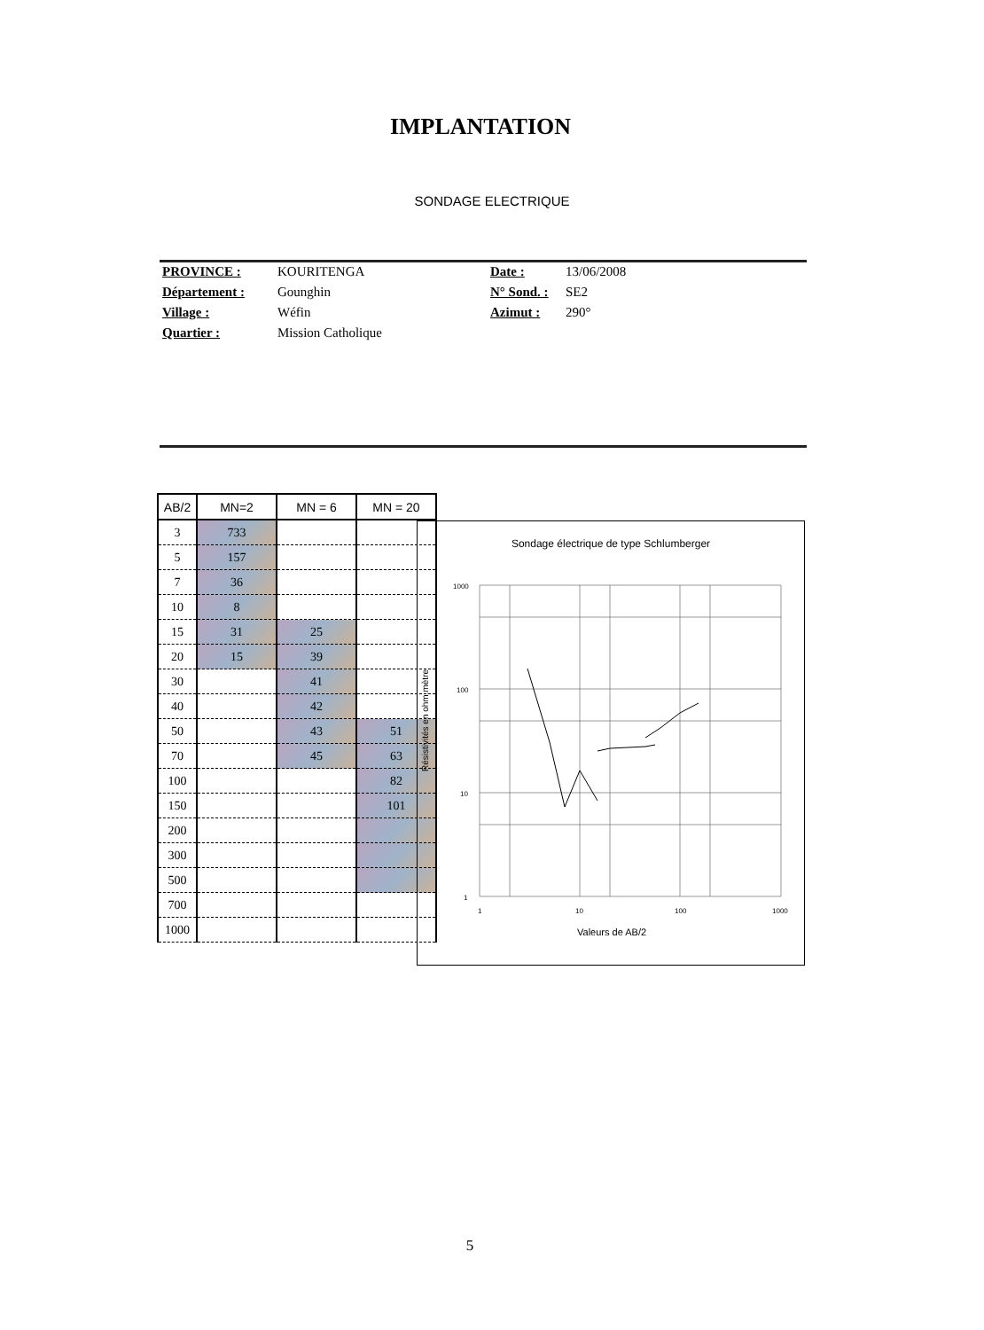IMPLANTATION
SONDAGE ELECTRIQUE
PROVINCE : KOURITENGA Date : 13/06/2008 Département : Gounghin N° Sond. : SE2 Village : Wéfin Azimut : 290° Quartier : Mission Catholique
| AB/2 | MN=2 | MN = 6 | MN = 20 |
| --- | --- | --- | --- |
| 3 | 733 | | |
| 5 | 157 | | |
| 7 | 36 | | |
| 10 | 8 | | |
| 15 | 31 | 25 | |
| 20 | 15 | 39 | |
| 30 | | 41 | |
| 40 | | 42 | |
| 50 | | 43 | 51 |
| 70 | | 45 | 63 |
| 100 | | | 82 |
| 150 | | | 101 |
| 200 | | | |
| 300 | | | |
| 500 | | | |
| 700 | | | |
| 1000 | | | |
Sondage électrique de type Schlumberger
1000
100
10
1
1
10
100
1000
Résistivités en ohm.mètre
Valeurs de AB/2
5